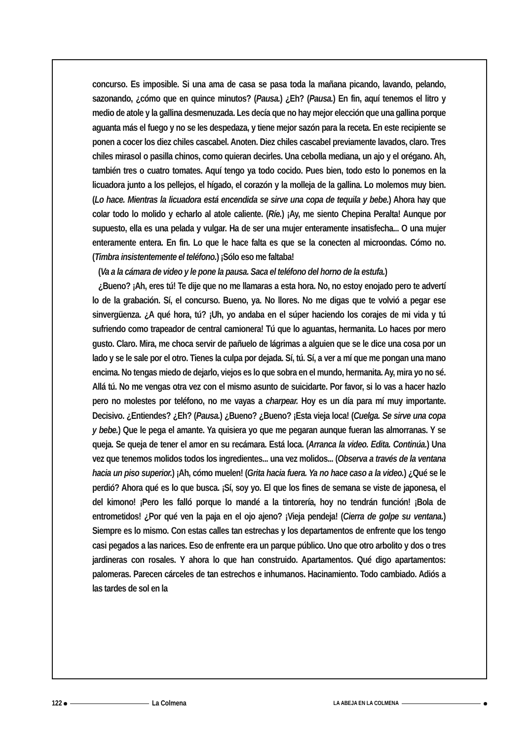concurso. Es imposible. Si una ama de casa se pasa toda la mañana picando, lavando, pelando, sazonando, ¿cómo que en quince minutos? (Pausa.) ¿Eh? (Pausa.) En fin, aquí tenemos el litro y medio de atole y la gallina desmenuzada. Les decía que no hay mejor elección que una gallina porque aguanta más el fuego y no se les despedaza, y tiene mejor sazón para la receta. En este recipiente se ponen a cocer los diez chiles cascabel. Anoten. Diez chiles cascabel previamente lavados, claro. Tres chiles mirasol o pasilla chinos, como quieran decirles. Una cebolla mediana, un ajo y el orégano. Ah, también tres o cuatro tomates. Aquí tengo ya todo cocido. Pues bien, todo esto lo ponemos en la licuadora junto a los pellejos, el hígado, el corazón y la molleja de la gallina. Lo molemos muy bien. (Lo hace. Mientras la licuadora está encendida se sirve una copa de tequila y bebe.) Ahora hay que colar todo lo molido y echarlo al atole caliente. (Ríe.) ¡Ay, me siento Chepina Peralta! Aunque por supuesto, ella es una pelada y vulgar. Ha de ser una mujer enteramente insatisfecha... O una mujer enteramente entera. En fin. Lo que le hace falta es que se la conecten al microondas. Cómo no. (Timbra insistentemente el teléfono.) ¡Sólo eso me faltaba!
(Va a la cámara de video y le pone la pausa. Saca el teléfono del horno de la estufa.)
¿Bueno? ¡Ah, eres tú! Te dije que no me llamaras a esta hora. No, no estoy enojado pero te advertí lo de la grabación. Sí, el concurso. Bueno, ya. No llores. No me digas que te volvió a pegar ese sinvergüenza. ¿A qué hora, tú? ¡Uh, yo andaba en el súper haciendo los corajes de mi vida y tú sufriendo como trapeador de central camionera! Tú que lo aguantas, hermanita. Lo haces por mero gusto. Claro. Mira, me choca servir de pañuelo de lágrimas a alguien que se le dice una cosa por un lado y se le sale por el otro. Tienes la culpa por dejada. Sí, tú. Sí, a ver a mí que me pongan una mano encima. No tengas miedo de dejarlo, viejos es lo que sobra en el mundo, hermanita. Ay, mira yo no sé. Allá tú. No me vengas otra vez con el mismo asunto de suicidarte. Por favor, si lo vas a hacer hazlo pero no molestes por teléfono, no me vayas a charpear. Hoy es un día para mí muy importante. Decisivo. ¿Entiendes? ¿Eh? (Pausa.) ¿Bueno? ¿Bueno? ¡Esta vieja loca! (Cuelga. Se sirve una copa y bebe.) Que le pega el amante. Ya quisiera yo que me pegaran aunque fueran las almorranas. Y se queja. Se queja de tener el amor en su recámara. Está loca. (Arranca la video. Edita. Continúa.) Una vez que tenemos molidos todos los ingredientes... una vez molidos... (Observa a través de la ventana hacia un piso superior.) ¡Ah, cómo muelen! (Grita hacia fuera. Ya no hace caso a la video.) ¿Qué se le perdió? Ahora qué es lo que busca. ¡Sí, soy yo. El que los fines de semana se viste de japonesa, el del kimono! ¡Pero les falló porque lo mandé a la tintorería, hoy no tendrán función! ¡Bola de entrometidos! ¿Por qué ven la paja en el ojo ajeno? ¡Vieja pendeja! (Cierra de golpe su ventana.) Siempre es lo mismo. Con estas calles tan estrechas y los departamentos de enfrente que los tengo casi pegados a las narices. Eso de enfrente era un parque público. Uno que otro arbolito y dos o tres jardineras con rosales. Y ahora lo que han construido. Apartamentos. Qué digo apartamentos: palomeras. Parecen cárceles de tan estrechos e inhumanos. Hacinamiento. Todo cambiado. Adiós a las tardes de sol en la
122 La Colmena LA ABEJA EN LA COLMENA